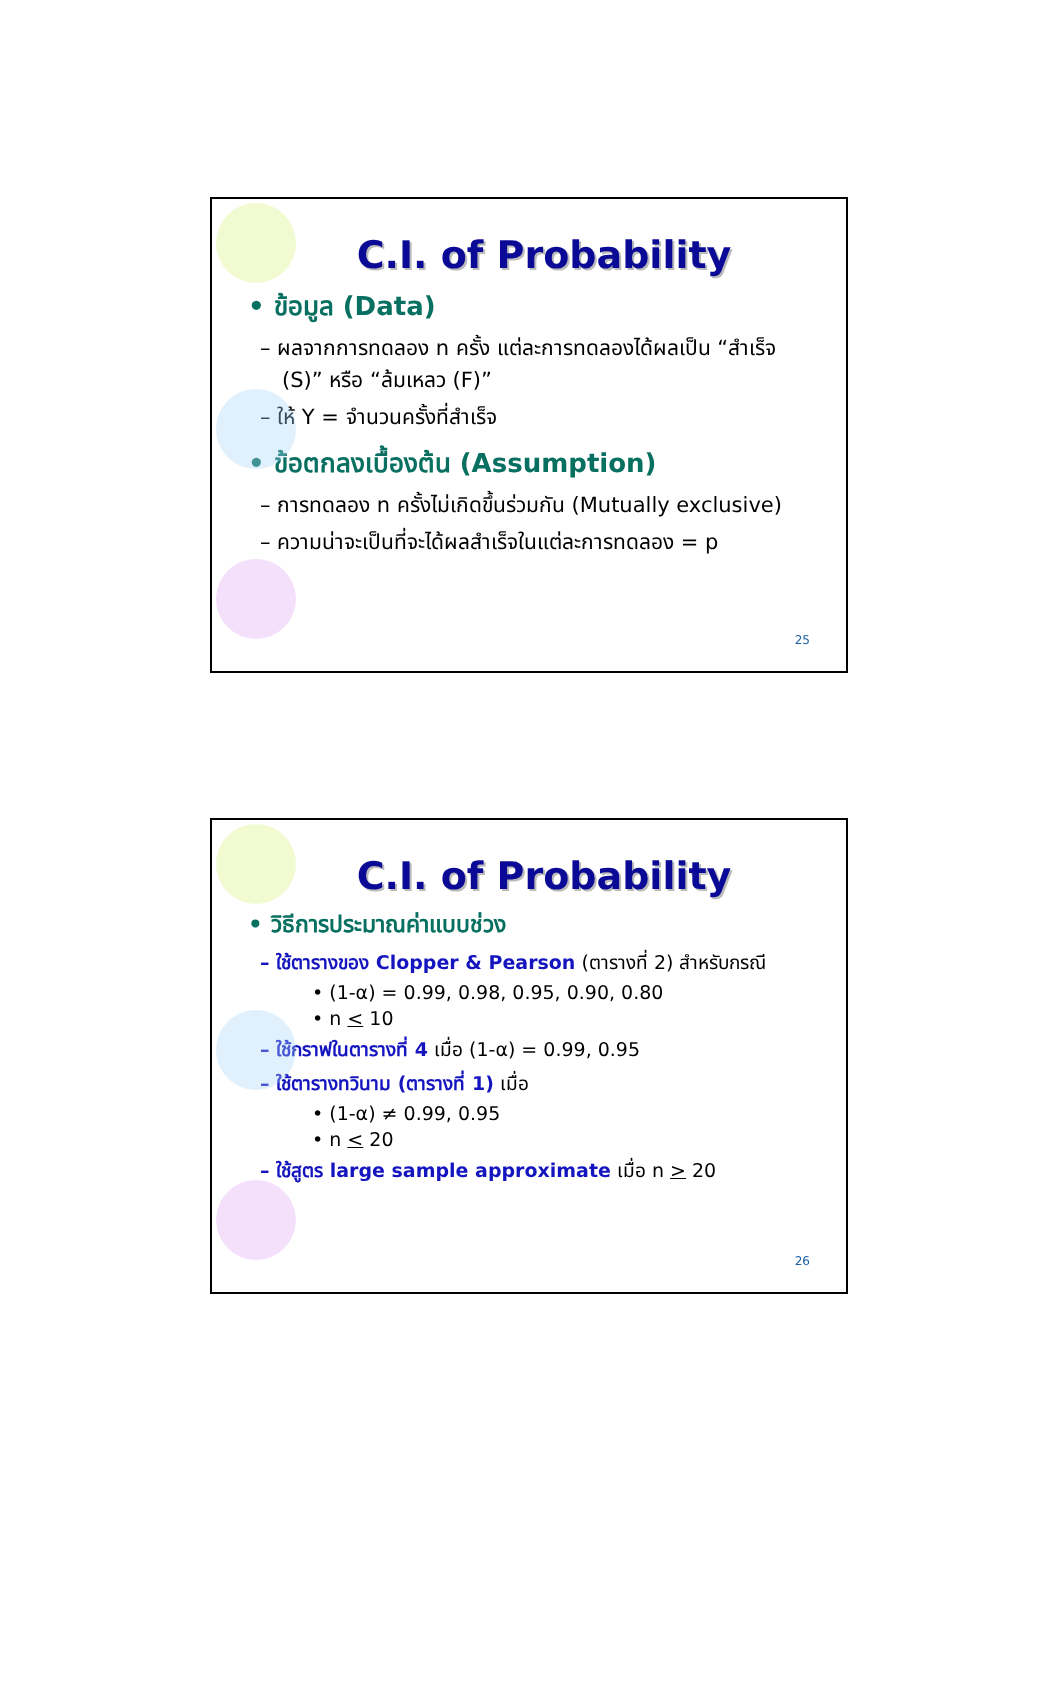C.I. of Probability
• ข้อมูล (Data)
– ผลจากการทดลอง n ครั้ง แต่ละการทดลองได้ผลเป็น “สำเร็จ (S)” หรือ “ล้มเหลว (F)”
– ให้ Y = จำนวนครั้งที่สำเร็จ
• ข้อตกลงเบื้องต้น (Assumption)
– การทดลอง n ครั้งไม่เกิดขึ้นร่วมกัน (Mutually exclusive)
– ความน่าจะเป็นที่จะได้ผลสำเร็จในแต่ละการทดลอง = p
25
C.I. of Probability
• วิธีการประมาณค่าแบบช่วง
– ใช้ตารางของ Clopper & Pearson (ตารางที่ 2) สำหรับกรณี
• (1-α) = 0.99, 0.98, 0.95, 0.90, 0.80
• n < 10
– ใช้กราฟในตารางที่ 4 เมื่อ (1-α) = 0.99, 0.95
– ใช้ตารางทวินาม (ตารางที่ 1) เมื่อ
• (1-α) ≠ 0.99, 0.95
• n < 20
– ใช้สูตร large sample approximate เมื่อ n > 20
26